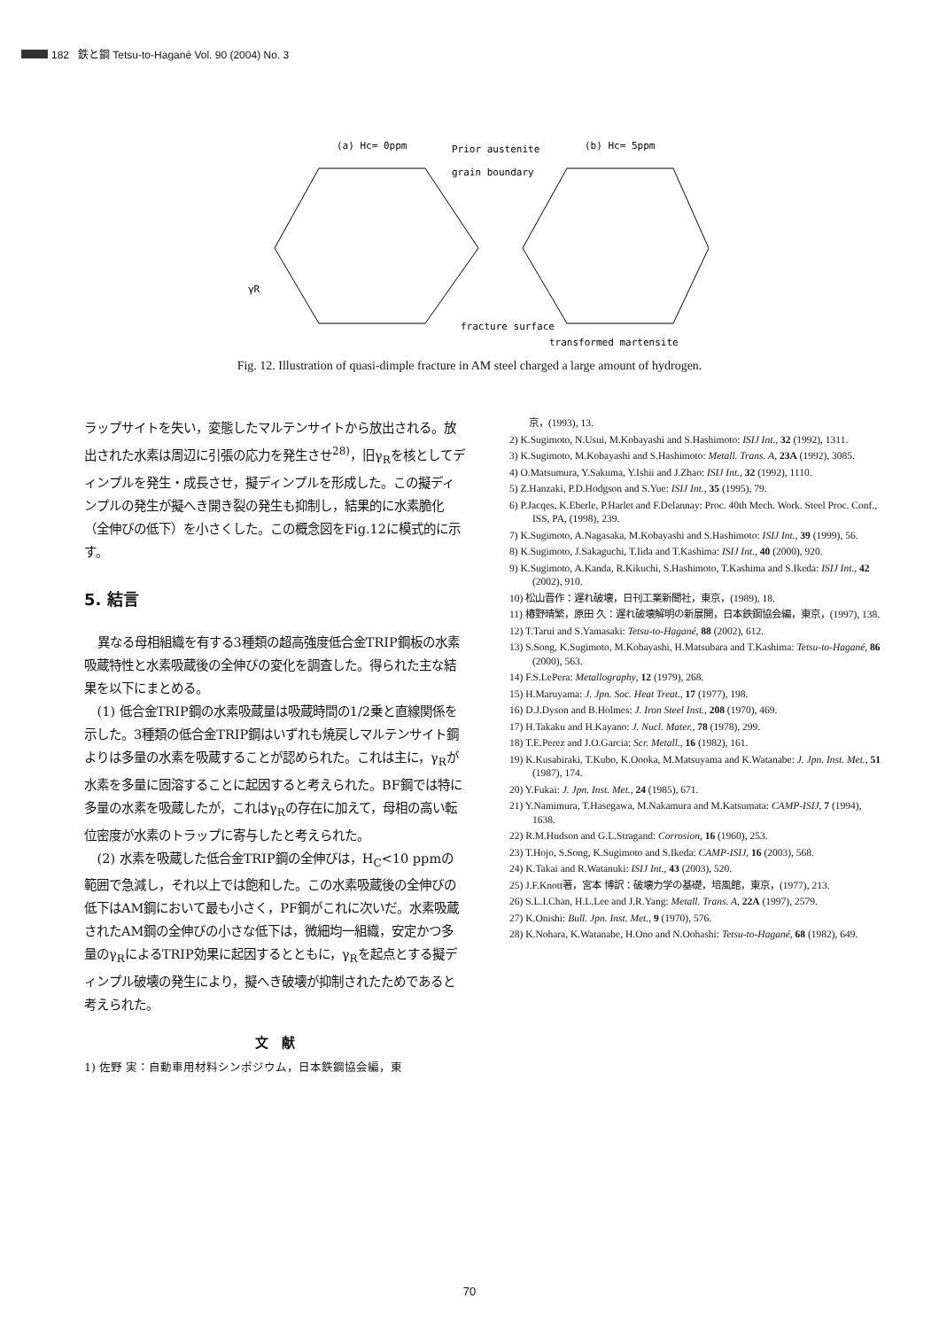182 鉄と鋼 Tetsu-to-Hagané Vol. 90 (2004) No. 3
(a) Hc= 0ppm
Prior austenite
grain boundary
(b) Hc= 5ppm
γR
fracture surface
transformed martensite
Fig. 12. Illustration of quasi-dimple fracture in AM steel charged a large amount of hydrogen.
ラップサイトを失い，変態したマルテンサイトから放出される。放出された水素は周辺に引張の応力を発生させ<sup>28)</sup>，旧γ<sub>R</sub>を核としてディンプルを発生・成長させ，擬ディンプルを形成した。この擬ディンプルの発生が擬へき開き裂の発生も抑制し，結果的に水素脆化（全伸びの低下）を小さくした。この概念図をFig.12に模式的に示す。
5. 結言
異なる母相組織を有する3種類の超高強度低合金TRIP鋼板の水素吸蔵特性と水素吸蔵後の全伸びの変化を調査した。得られた主な結果を以下にまとめる。
(1) 低合金TRIP鋼の水素吸蔵量は吸蔵時間の1/2乗と直線関係を示した。3種類の低合金TRIP鋼はいずれも焼戻しマルテンサイト鋼よりは多量の水素を吸蔵することが認められた。これは主に，γ<sub>R</sub>が水素を多量に固溶することに起因すると考えられた。BF鋼では特に多量の水素を吸蔵したが，これはγ<sub>R</sub>の存在に加えて，母相の高い転位密度が水素のトラップに寄与したと考えられた。
(2) 水素を吸蔵した低合金TRIP鋼の全伸びは，H<sub>C</sub><10 ppmの範囲で急減し，それ以上では飽和した。この水素吸蔵後の全伸びの低下はAM鋼において最も小さく，PF鋼がこれに次いだ。水素吸蔵されたAM鋼の全伸びの小さな低下は，微細均一組織，安定かつ多量のγ<sub>R</sub>によるTRIP効果に起因するとともに，γ<sub>R</sub>を起点とする擬ディンプル破壊の発生により，擬へき破壊が抑制されたためであると考えられた。
文　献
1) 佐野 実：自動車用材料シンポジウム，日本鉄鋼協会編，東
　　京，(1993), 13.
2) K.Sugimoto, N.Usui, M.Kobayashi and S.Hashimoto: ISIJ Int., 32 (1992), 1311.
3) K.Sugimoto, M.Kobayashi and S.Hashimoto: Metall. Trans. A, 23A (1992), 3085.
4) O.Matsumura, Y.Sakuma, Y.Ishii and J.Zhao: ISIJ Int., 32 (1992), 1110.
5) Z.Hanzaki, P.D.Hodgson and S.Yue: ISIJ Int., 35 (1995), 79.
6) P.Jacqes, K.Eberle, P.Harlet and F.Delannay: Proc. 40th Mech. Work. Steel Proc. Conf., ISS, PA, (1998), 239.
7) K.Sugimoto, A.Nagasaka, M.Kobayashi and S.Hashimoto: ISIJ Int., 39 (1999), 56.
8) K.Sugimoto, J.Sakaguchi, T.Iida and T.Kashima: ISIJ Int., 40 (2000), 920.
9) K.Sugimoto, A.Kanda, R.Kikuchi, S.Hashimoto, T.Kashima and S.Ikeda: ISIJ Int., 42 (2002), 910.
10) 松山晋作：遅れ破壊，日刊工業新聞社，東京，(1989), 18.
11) 椿野晴繁，原田 久：遅れ破壊解明の新展開，日本鉄鋼協会編，東京，(1997), 138.
12) T.Tarui and S.Yamasaki: Tetsu-to-Hagané, 88 (2002), 612.
13) S.Song, K.Sugimoto, M.Kobayashi, H.Matsubara and T.Kashima: Tetsu-to-Hagané, 86 (2000), 563.
14) F.S.LePera: Metallography, 12 (1979), 268.
15) H.Maruyama: J. Jpn. Soc. Heat Treat., 17 (1977), 198.
16) D.J.Dyson and B.Holmes: J. Iron Steel Inst., 208 (1970), 469.
17) H.Takaku and H.Kayano: J. Nucl. Mater., 78 (1978), 299.
18) T.E.Perez and J.O.Garcia: Scr. Metall., 16 (1982), 161.
19) K.Kusabiraki, T.Kubo, K.Oooka, M.Matsuyama and K.Watanabe: J. Jpn. Inst. Met., 51 (1987), 174.
20) Y.Fukai: J. Jpn. Inst. Met., 24 (1985), 671.
21) Y.Namimura, T.Hasegawa, M.Nakamura and M.Katsumata: CAMP-ISIJ, 7 (1994), 1638.
22) R.M.Hudson and G.L.Stragand: Corrosion, 16 (1960), 253.
23) T.Hojo, S.Song, K.Sugimoto and S.Ikeda: CAMP-ISIJ, 16 (2003), 568.
24) K.Takai and R.Watanuki: ISIJ Int., 43 (2003), 520.
25) J.F.Knott著，宮本 博訳：破壊力学の基礎，培風館，東京，(1977), 213.
26) S.L.I.Chan, H.L.Lee and J.R.Yang: Metall. Trans. A, 22A (1997), 2579.
27) K.Onishi: Bull. Jpn. Inst. Met., 9 (1970), 576.
28) K.Nohara, K.Watanabe, H.Ono and N.Oohashi: Tetsu-to-Hagané, 68 (1982), 649.
70